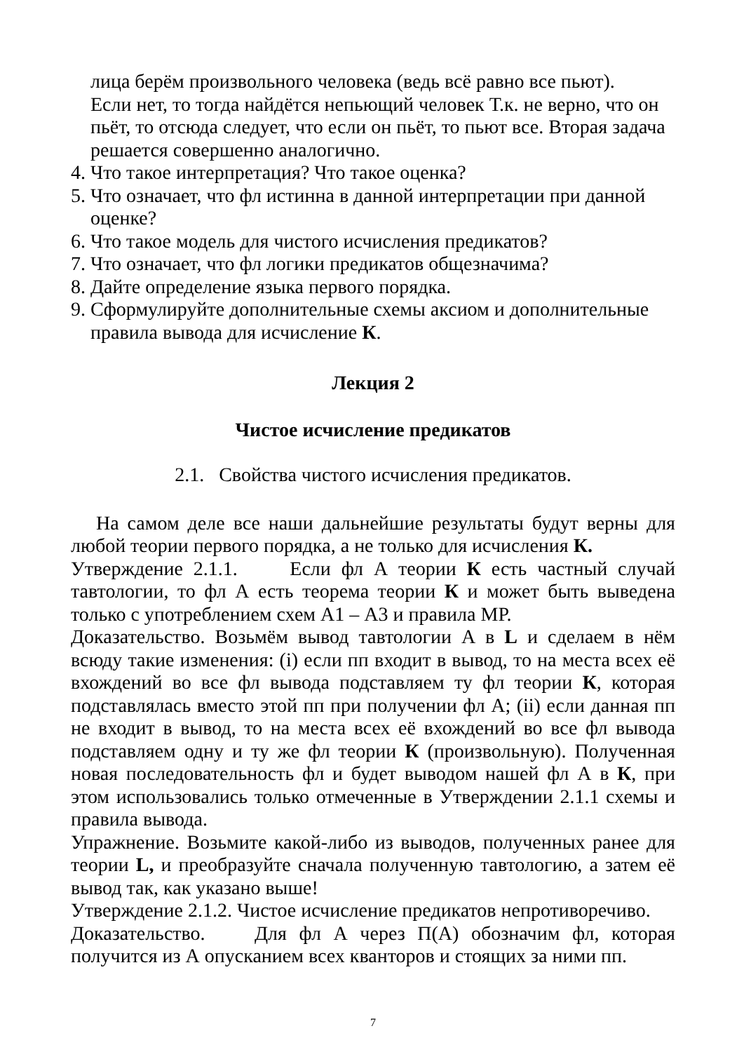лица берём произвольного человека (ведь всё равно все пьют).
Если нет, то тогда найдётся непьющий человек Т.к. не верно, что он пьёт, то отсюда следует, что если он пьёт, то пьют все. Вторая задача решается совершенно аналогично.
4. Что такое интерпретация? Что такое оценка?
5. Что означает, что фл истинна в данной интерпретации при данной оценке?
6. Что такое модель для чистого исчисления предикатов?
7. Что означает, что фл логики предикатов общезначима?
8. Дайте определение языка первого порядка.
9. Сформулируйте дополнительные схемы аксиом и дополнительные правила вывода для исчисление К.
Лекция 2
Чистое исчисление предикатов
2.1. Свойства чистого исчисления предикатов.
На самом деле все наши дальнейшие результаты будут верны для любой теории первого порядка, а не только для исчисления К.
Утверждение 2.1.1. Если фл А теории К есть частный случай тавтологии, то фл А есть теорема теории К и может быть выведена только с употреблением схем А1 – А3 и правила МР.
Доказательство. Возьмём вывод тавтологии А в L и сделаем в нём всюду такие изменения: (i) если пп входит в вывод, то на места всех её вхождений во все фл вывода подставляем ту фл теории К, которая подставлялась вместо этой пп при получении фл А; (ii) если данная пп не входит в вывод, то на места всех её вхождений во все фл вывода подставляем одну и ту же фл теории К (произвольную). Полученная новая последовательность фл и будет выводом нашей фл А в К, при этом использовались только отмеченные в Утверждении 2.1.1 схемы и правила вывода.
Упражнение. Возьмите какой-либо из выводов, полученных ранее для теории L, и преобразуйте сначала полученную тавтологию, а затем её вывод так, как указано выше!
Утверждение 2.1.2. Чистое исчисление предикатов непротиворечиво.
Доказательство. Для фл А через П(А) обозначим фл, которая получится из А опусканием всех кванторов и стоящих за ними пп.
7